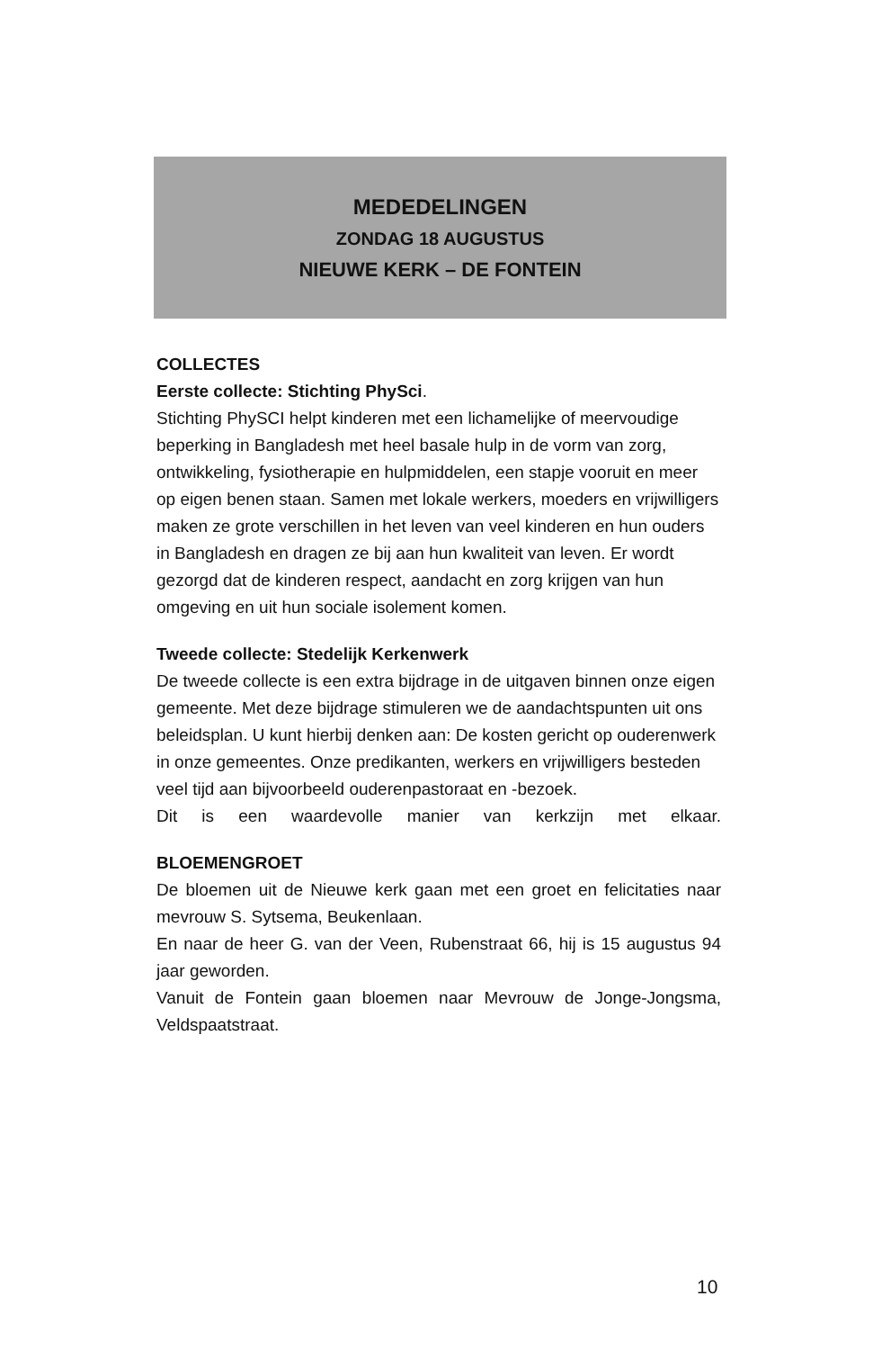MEDEDELINGEN
ZONDAG 18 AUGUSTUS
NIEUWE KERK – DE FONTEIN
COLLECTES
Eerste collecte: Stichting PhySci.
Stichting PhySCI helpt kinderen met een lichamelijke of meervoudige beperking in Bangladesh met heel basale hulp in de vorm van zorg, ontwikkeling, fysiotherapie en hulpmiddelen, een stapje vooruit en meer op eigen benen staan. Samen met lokale werkers, moeders en vrijwilligers maken ze grote verschillen in het leven van veel kinderen en hun ouders in Bangladesh en dragen ze bij aan hun kwaliteit van leven. Er wordt gezorgd dat de kinderen respect, aandacht en zorg krijgen van hun omgeving en uit hun sociale isolement komen.
Tweede collecte: Stedelijk Kerkenwerk
De tweede collecte is een extra bijdrage in de uitgaven binnen onze eigen gemeente. Met deze bijdrage stimuleren we de aandachtspunten uit ons beleidsplan. U kunt hierbij denken aan: De kosten gericht op ouderenwerk in onze gemeentes. Onze predikanten, werkers en vrijwilligers besteden veel tijd aan bijvoorbeeld ouderenpastoraat en -bezoek.
Dit is een waardevolle manier van kerkzijn met elkaar.
BLOEMENGROET
De bloemen uit de Nieuwe kerk gaan met een groet en felicitaties naar mevrouw S. Sytsema, Beukenlaan.
En naar de heer G. van der Veen, Rubenstraat 66, hij is 15 augustus 94 jaar geworden.
Vanuit de Fontein gaan bloemen naar Mevrouw de Jonge-Jongsma, Veldspaatstraat.
10